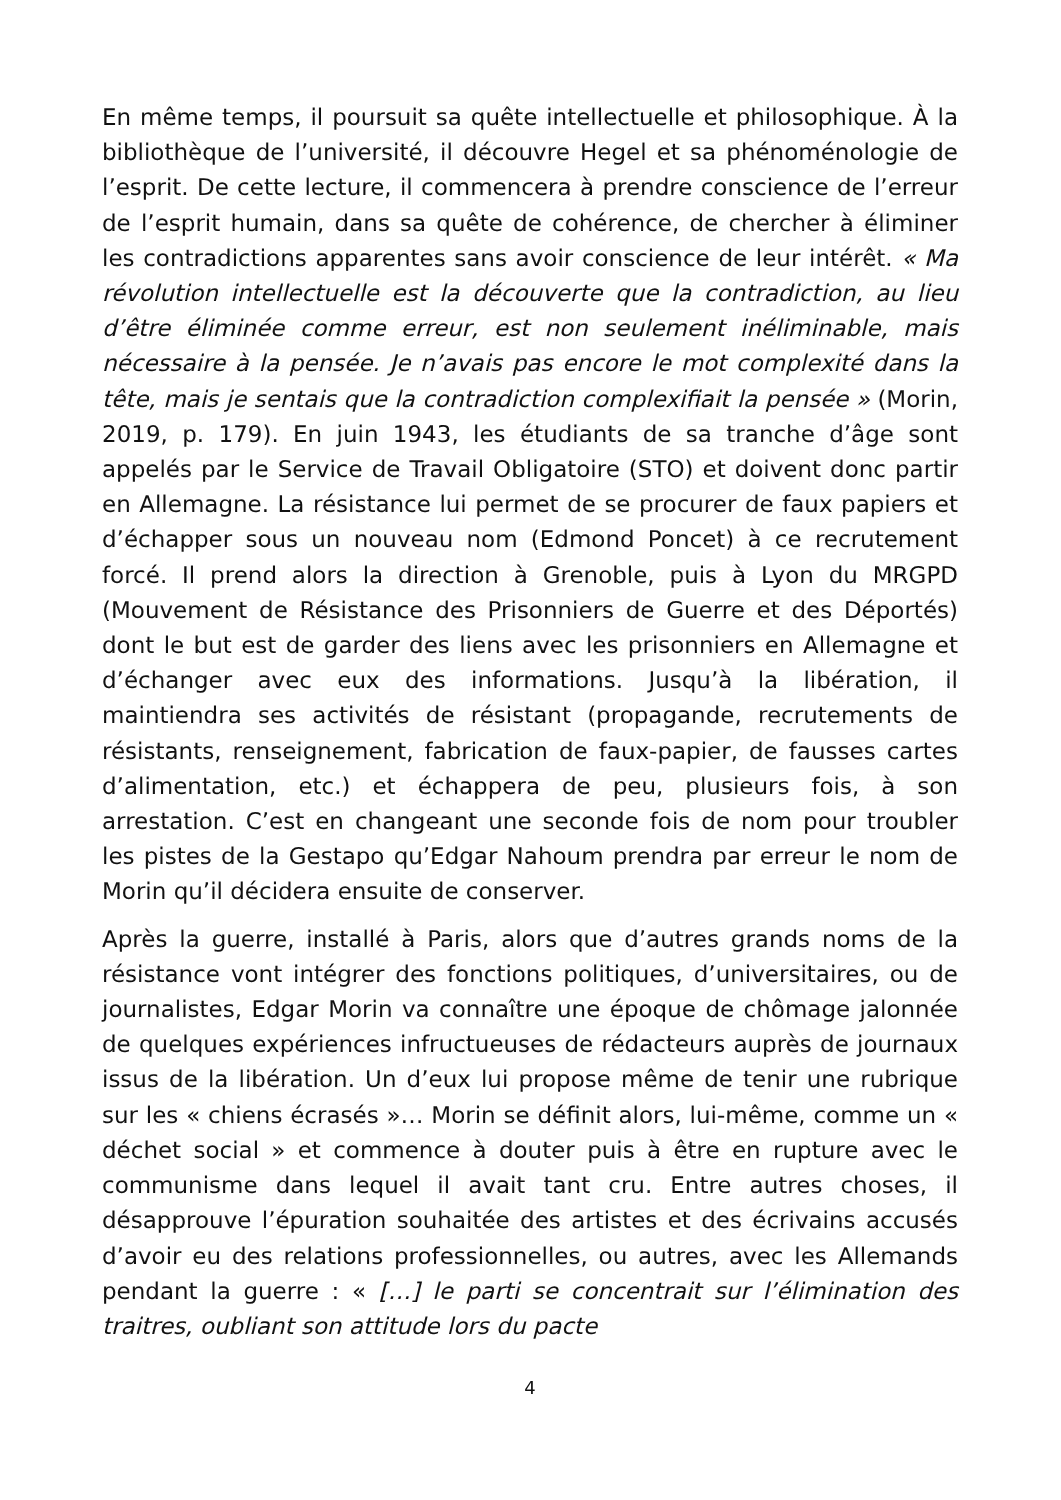En même temps, il poursuit sa quête intellectuelle et philosophique. À la bibliothèque de l’université, il découvre Hegel et sa phénoménologie de l’esprit. De cette lecture, il commencera à prendre conscience de l’erreur de l’esprit humain, dans sa quête de cohérence, de chercher à éliminer les contradictions apparentes sans avoir conscience de leur intérêt. « Ma révolution intellectuelle est la découverte que la contradiction, au lieu d’être éliminée comme erreur, est non seulement inéliminable, mais nécessaire à la pensée. Je n’avais pas encore le mot complexité dans la tête, mais je sentais que la contradiction complexifiait la pensée » (Morin, 2019, p. 179). En juin 1943, les étudiants de sa tranche d’âge sont appelés par le Service de Travail Obligatoire (STO) et doivent donc partir en Allemagne. La résistance lui permet de se procurer de faux papiers et d’échapper sous un nouveau nom (Edmond Poncet) à ce recrutement forcé. Il prend alors la direction à Grenoble, puis à Lyon du MRGPD (Mouvement de Résistance des Prisonniers de Guerre et des Déportés) dont le but est de garder des liens avec les prisonniers en Allemagne et d’échanger avec eux des informations. Jusqu’à la libération, il maintiendra ses activités de résistant (propagande, recrutements de résistants, renseignement, fabrication de faux-papier, de fausses cartes d’alimentation, etc.) et échappera de peu, plusieurs fois, à son arrestation. C’est en changeant une seconde fois de nom pour troubler les pistes de la Gestapo qu’Edgar Nahoum prendra par erreur le nom de Morin qu’il décidera ensuite de conserver.
Après la guerre, installé à Paris, alors que d’autres grands noms de la résistance vont intégrer des fonctions politiques, d’universitaires, ou de journalistes, Edgar Morin va connaître une époque de chômage jalonnée de quelques expériences infructueuses de rédacteurs auprès de journaux issus de la libération. Un d’eux lui propose même de tenir une rubrique sur les « chiens écrasés »… Morin se définit alors, lui-même, comme un « déchet social » et commence à douter puis à être en rupture avec le communisme dans lequel il avait tant cru. Entre autres choses, il désapprouve l’épuration souhaitée des artistes et des écrivains accusés d’avoir eu des relations professionnelles, ou autres, avec les Allemands pendant la guerre : « […] le parti se concentrait sur l’élimination des traitres, oubliant son attitude lors du pacte
4